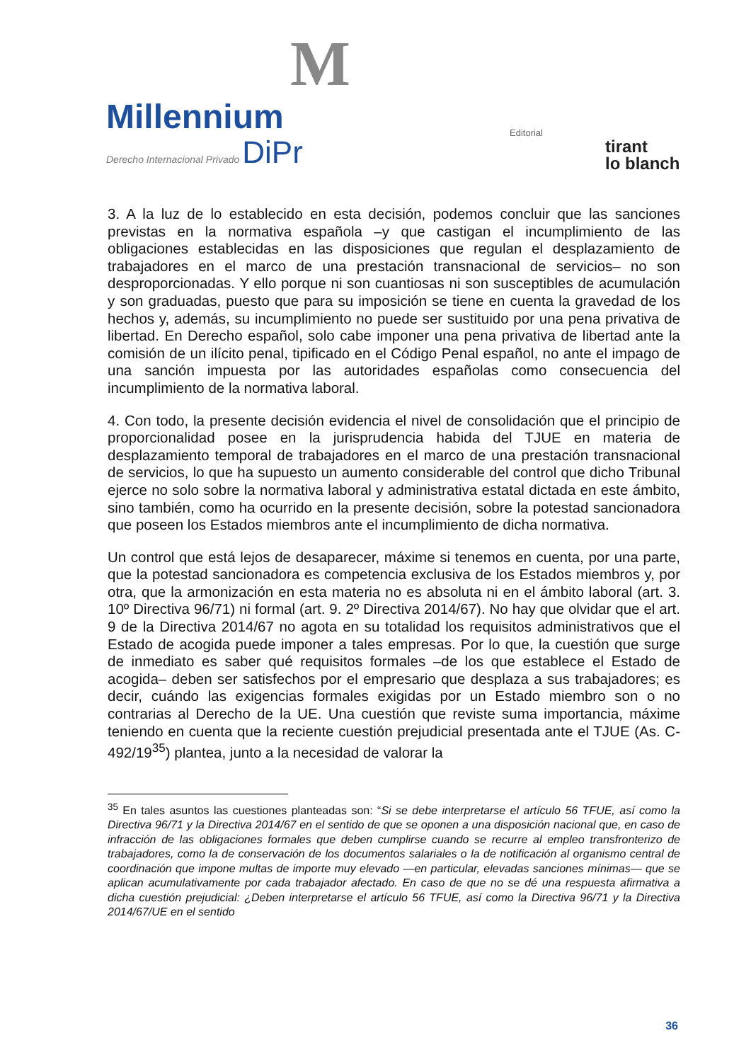M
Millennium
Derecho Internacional Privado DiPr
Editorial
tirant
lo blanch
3. A la luz de lo establecido en esta decisión, podemos concluir que las sanciones previstas en la normativa española –y que castigan el incumplimiento de las obligaciones establecidas en las disposiciones que regulan el desplazamiento de trabajadores en el marco de una prestación transnacional de servicios– no son desproporcionadas. Y ello porque ni son cuantiosas ni son susceptibles de acumulación y son graduadas, puesto que para su imposición se tiene en cuenta la gravedad de los hechos y, además, su incumplimiento no puede ser sustituido por una pena privativa de libertad. En Derecho español, solo cabe imponer una pena privativa de libertad ante la comisión de un ilícito penal, tipificado en el Código Penal español, no ante el impago de una sanción impuesta por las autoridades españolas como consecuencia del incumplimiento de la normativa laboral.
4. Con todo, la presente decisión evidencia el nivel de consolidación que el principio de proporcionalidad posee en la jurisprudencia habida del TJUE en materia de desplazamiento temporal de trabajadores en el marco de una prestación transnacional de servicios, lo que ha supuesto un aumento considerable del control que dicho Tribunal ejerce no solo sobre la normativa laboral y administrativa estatal dictada en este ámbito, sino también, como ha ocurrido en la presente decisión, sobre la potestad sancionadora que poseen los Estados miembros ante el incumplimiento de dicha normativa.
Un control que está lejos de desaparecer, máxime si tenemos en cuenta, por una parte, que la potestad sancionadora es competencia exclusiva de los Estados miembros y, por otra, que la armonización en esta materia no es absoluta ni en el ámbito laboral (art. 3. 10º Directiva 96/71) ni formal (art. 9. 2º Directiva 2014/67). No hay que olvidar que el art. 9 de la Directiva 2014/67 no agota en su totalidad los requisitos administrativos que el Estado de acogida puede imponer a tales empresas. Por lo que, la cuestión que surge de inmediato es saber qué requisitos formales –de los que establece el Estado de acogida– deben ser satisfechos por el empresario que desplaza a sus trabajadores; es decir, cuándo las exigencias formales exigidas por un Estado miembro son o no contrarias al Derecho de la UE. Una cuestión que reviste suma importancia, máxime teniendo en cuenta que la reciente cuestión prejudicial presentada ante el TJUE (As. C-492/19<sup>35</sup>) plantea, junto a la necesidad de valorar la
<sup>35</sup> En tales asuntos las cuestiones planteadas son: “Si se debe interpretarse el artículo 56 TFUE, así como la Directiva 96/71 y la Directiva 2014/67 en el sentido de que se oponen a una disposición nacional que, en caso de infracción de las obligaciones formales que deben cumplirse cuando se recurre al empleo transfronterizo de trabajadores, como la de conservación de los documentos salariales o la de notificación al organismo central de coordinación que impone multas de importe muy elevado —en particular, elevadas sanciones mínimas— que se aplican acumulativamente por cada trabajador afectado. En caso de que no se dé una respuesta afirmativa a dicha cuestión prejudicial: ¿Deben interpretarse el artículo 56 TFUE, así como la Directiva 96/71 y la Directiva 2014/67/UE en el sentido
36